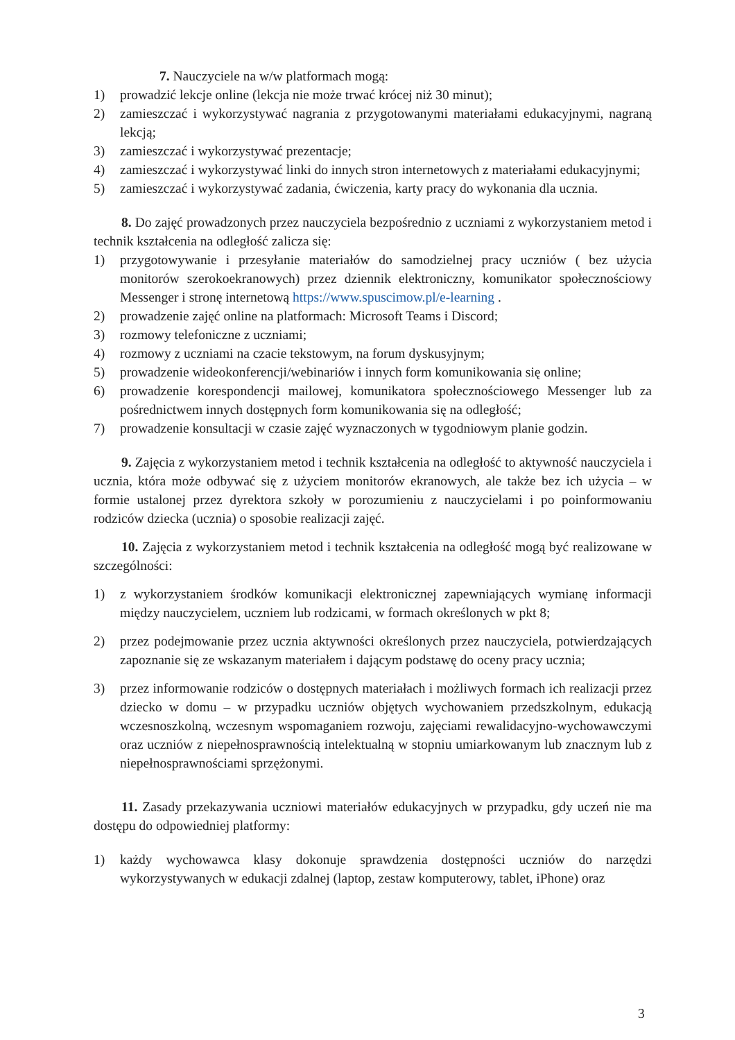7. Nauczyciele na w/w platformach mogą:
1) prowadzić lekcje online (lekcja nie może trwać krócej niż 30 minut);
2) zamieszczać i wykorzystywać nagrania z przygotowanymi materiałami edukacyjnymi, nagraną lekcją;
3) zamieszczać i wykorzystywać prezentacje;
4) zamieszczać i wykorzystywać linki do innych stron internetowych z materiałami edukacyjnymi;
5) zamieszczać i wykorzystywać zadania, ćwiczenia, karty pracy do wykonania dla ucznia.
8. Do zajęć prowadzonych przez nauczyciela bezpośrednio z uczniami z wykorzystaniem metod i technik kształcenia na odległość zalicza się:
1) przygotowywanie i przesyłanie materiałów do samodzielnej pracy uczniów ( bez użycia monitorów szerokoekranowych) przez dziennik elektroniczny, komunikator społecznościowy Messenger i stronę internetową https://www.spuscimow.pl/e-learning .
2) prowadzenie zajęć online na platformach: Microsoft Teams i Discord;
3) rozmowy telefoniczne z uczniami;
4) rozmowy z uczniami na czacie tekstowym, na forum dyskusyjnym;
5) prowadzenie wideokonferencji/webinariów i innych form komunikowania się online;
6) prowadzenie korespondencji mailowej, komunikatora społecznościowego Messenger lub za pośrednictwem innych dostępnych form komunikowania się na odległość;
7) prowadzenie konsultacji w czasie zajęć wyznaczonych w tygodniowym planie godzin.
9. Zajęcia z wykorzystaniem metod i technik kształcenia na odległość to aktywność nauczyciela i ucznia, która może odbywać się z użyciem monitorów ekranowych, ale także bez ich użycia – w formie ustalonej przez dyrektora szkoły w porozumieniu z nauczycielami i po poinformowaniu rodziców dziecka (ucznia) o sposobie realizacji zajęć.
10. Zajęcia z wykorzystaniem metod i technik kształcenia na odległość mogą być realizowane w szczególności:
1) z wykorzystaniem środków komunikacji elektronicznej zapewniających wymianę informacji między nauczycielem, uczniem lub rodzicami, w formach określonych w pkt 8;
2) przez podejmowanie przez ucznia aktywności określonych przez nauczyciela, potwierdzających zapoznanie się ze wskazanym materiałem i dającym podstawę do oceny pracy ucznia;
3) przez informowanie rodziców o dostępnych materiałach i możliwych formach ich realizacji przez dziecko w domu – w przypadku uczniów objętych wychowaniem przedszkolnym, edukacją wczesnoszkolną, wczesnym wspomaganiem rozwoju, zajęciami rewalidacyjno-wychowawczymi oraz uczniów z niepełnosprawnością intelektualną w stopniu umiarkowanym lub znacznym lub z niepełnosprawnościami sprzężonymi.
11. Zasady przekazywania uczniowi materiałów edukacyjnych w przypadku, gdy uczeń nie ma dostępu do odpowiedniej platformy:
1) każdy wychowawca klasy dokonuje sprawdzenia dostępności uczniów do narzędzi wykorzystywanych w edukacji zdalnej (laptop, zestaw komputerowy, tablet, iPhone) oraz
3